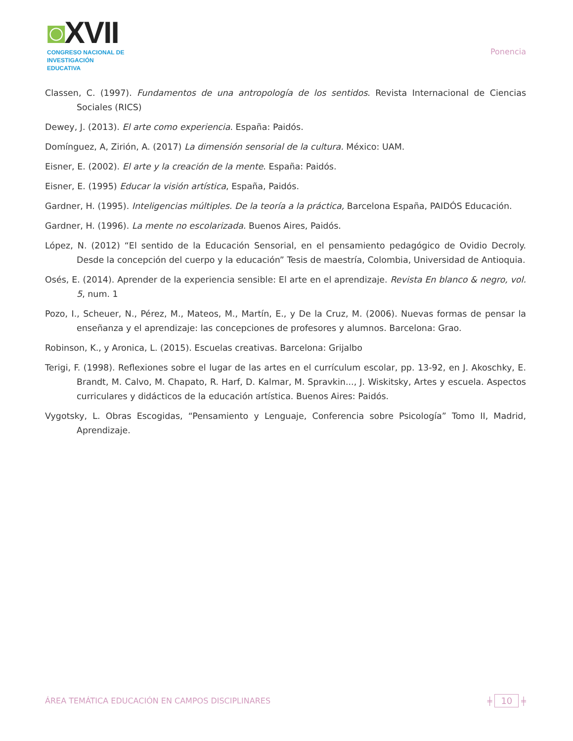◙XVII
CONGRESO NACIONAL DE
INVESTIGACIÓN EDUCATIVA
Ponencia
Classen, C. (1997). Fundamentos de una antropología de los sentidos. Revista Internacional de Ciencias Sociales (RICS)
Dewey, J. (2013). El arte como experiencia. España: Paidós.
Domínguez, A, Zirión, A. (2017) La dimensión sensorial de la cultura. México: UAM.
Eisner, E. (2002). El arte y la creación de la mente. España: Paidós.
Eisner, E. (1995) Educar la visión artística, España, Paidós.
Gardner, H. (1995). Inteligencias múltiples. De la teoría a la práctica, Barcelona España, PAIDÓS Educación.
Gardner, H. (1996). La mente no escolarizada. Buenos Aires, Paidós.
López, N. (2012) “El sentido de la Educación Sensorial, en el pensamiento pedagógico de Ovidio Decroly. Desde la concepción del cuerpo y la educación” Tesis de maestría, Colombia, Universidad de Antioquia.
Osés, E. (2014). Aprender de la experiencia sensible: El arte en el aprendizaje. Revista En blanco & negro, vol. 5, num. 1
Pozo, I., Scheuer, N., Pérez, M., Mateos, M., Martín, E., y De la Cruz, M. (2006). Nuevas formas de pensar la enseñanza y el aprendizaje: las concepciones de profesores y alumnos. Barcelona: Grao.
Robinson, K., y Aronica, L. (2015). Escuelas creativas. Barcelona: Grijalbo
Terigi, F. (1998). Reflexiones sobre el lugar de las artes en el currículum escolar, pp. 13-92, en J. Akoschky, E. Brandt, M. Calvo, M. Chapato, R. Harf, D. Kalmar, M. Spravkin..., J. Wiskitsky, Artes y escuela. Aspectos curriculares y didácticos de la educación artística. Buenos Aires: Paidós.
Vygotsky, L. Obras Escogidas, “Pensamiento y Lenguaje, Conferencia sobre Psicología” Tomo II, Madrid, Aprendizaje.
ÁREA TEMÁTICA EDUCACIÓN EN CAMPOS DISCIPLINARES
╪ 10 ╪